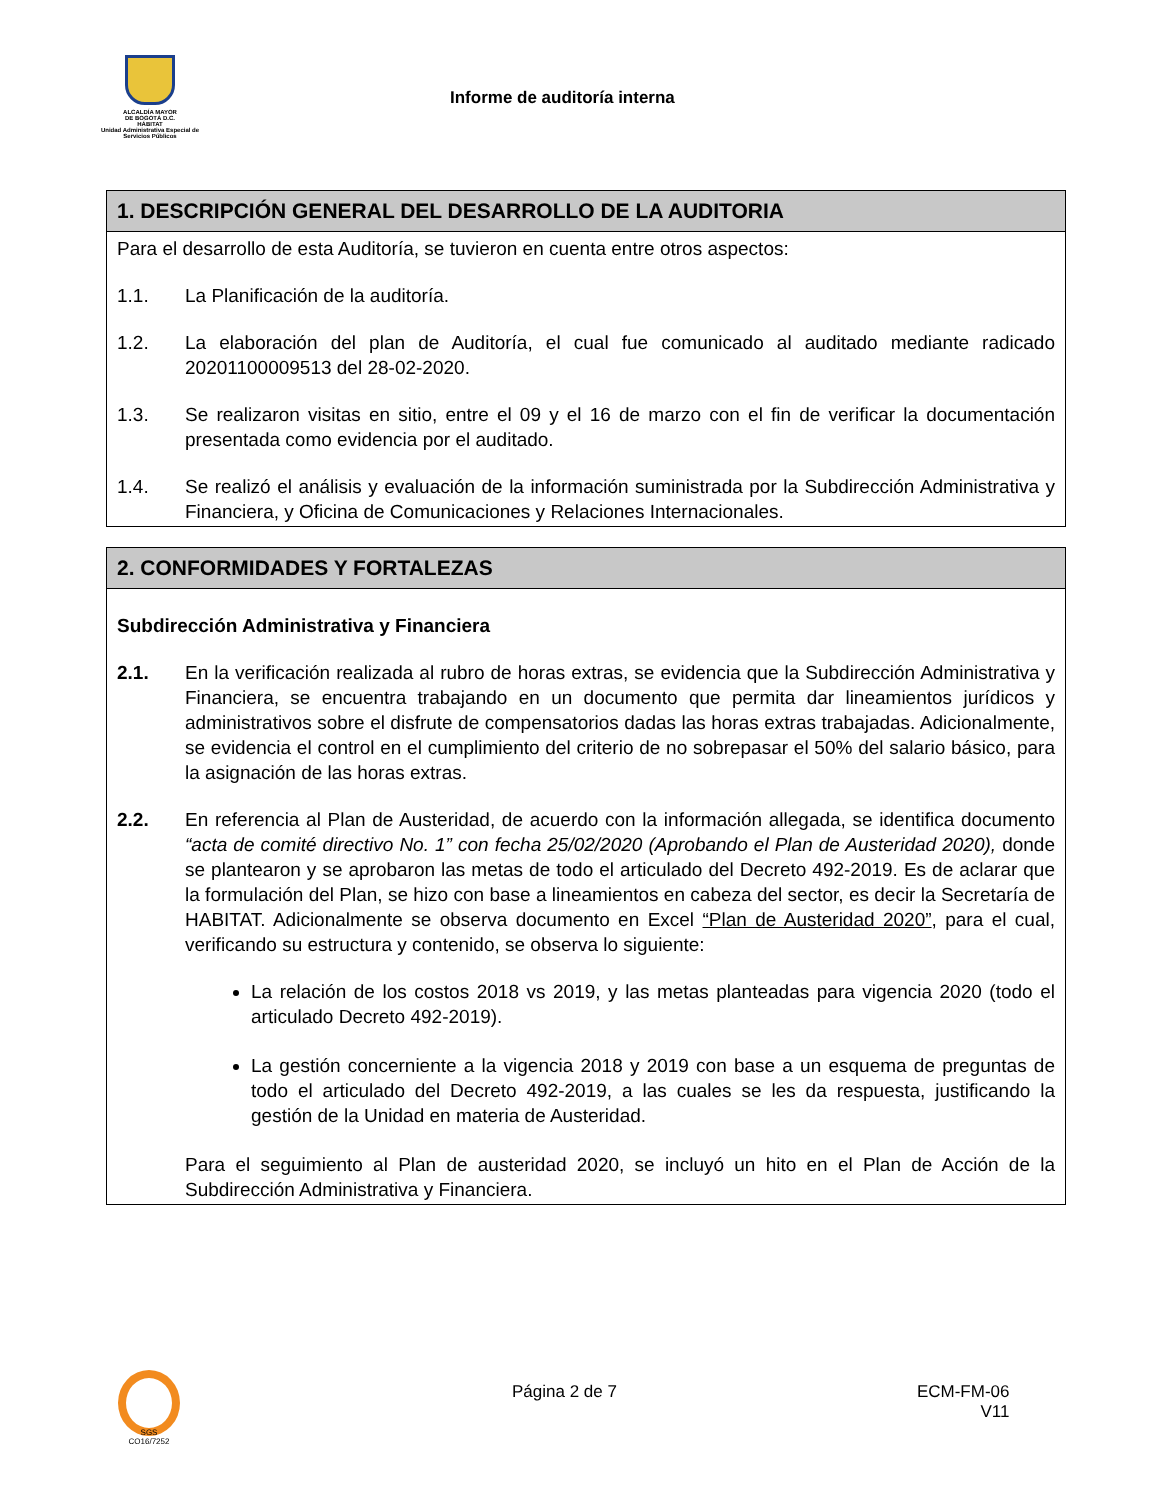ALCALDÍA MAYOR
DE BOGOTÁ D.C.
HÁBITAT
Unidad Administrativa Especial de Servicios Públicos
Informe de auditoría interna
| 1. DESCRIPCIÓN GENERAL DEL DESARROLLO DE LA AUDITORIA |
| --- |
| Para el desarrollo de esta Auditoría, se tuvieron en cuenta entre otros aspectos: 1.1. La Planificación de la auditoría. 1.2. La elaboración del plan de Auditoría, el cual fue comunicado al auditado mediante radicado 20201100009513 del 28-02-2020. 1.3. Se realizaron visitas en sitio, entre el 09 y el 16 de marzo con el fin de verificar la documentación presentada como evidencia por el auditado. 1.4. Se realizó el análisis y evaluación de la información suministrada por la Subdirección Administrativa y Financiera, y Oficina de Comunicaciones y Relaciones Internacionales. |
| 2. CONFORMIDADES Y FORTALEZAS |
| --- |
| Subdirección Administrativa y Financiera 2.1. En la verificación realizada al rubro de horas extras, se evidencia que la Subdirección Administrativa y Financiera, se encuentra trabajando en un documento que permita dar lineamientos jurídicos y administrativos sobre el disfrute de compensatorios dadas las horas extras trabajadas. Adicionalmente, se evidencia el control en el cumplimiento del criterio de no sobrepasar el 50% del salario básico, para la asignación de las horas extras. 2.2. En referencia al Plan de Austeridad, de acuerdo con la información allegada, se identifica documento “acta de comité directivo No. 1” con fecha 25/02/2020 (Aprobando el Plan de Austeridad 2020), donde se plantearon y se aprobaron las metas de todo el articulado del Decreto 492-2019. Es de aclarar que la formulación del Plan, se hizo con base a lineamientos en cabeza del sector, es decir la Secretaría de HABITAT. Adicionalmente se observa documento en Excel “Plan de Austeridad 2020” , para el cual, verificando su estructura y contenido, se observa lo siguiente: La relación de los costos 2018 vs 2019, y las metas planteadas para vigencia 2020 (todo el articulado Decreto 492-2019). La gestión concerniente a la vigencia 2018 y 2019 con base a un esquema de preguntas de todo el articulado del Decreto 492-2019, a las cuales se les da respuesta, justificando la gestión de la Unidad en materia de Austeridad. Para el seguimiento al Plan de austeridad 2020, se incluyó un hito en el Plan de Acción de la Subdirección Administrativa y Financiera. |
SGS
CO16/7252
Página 2 de 7 ECM-FM-06
V11